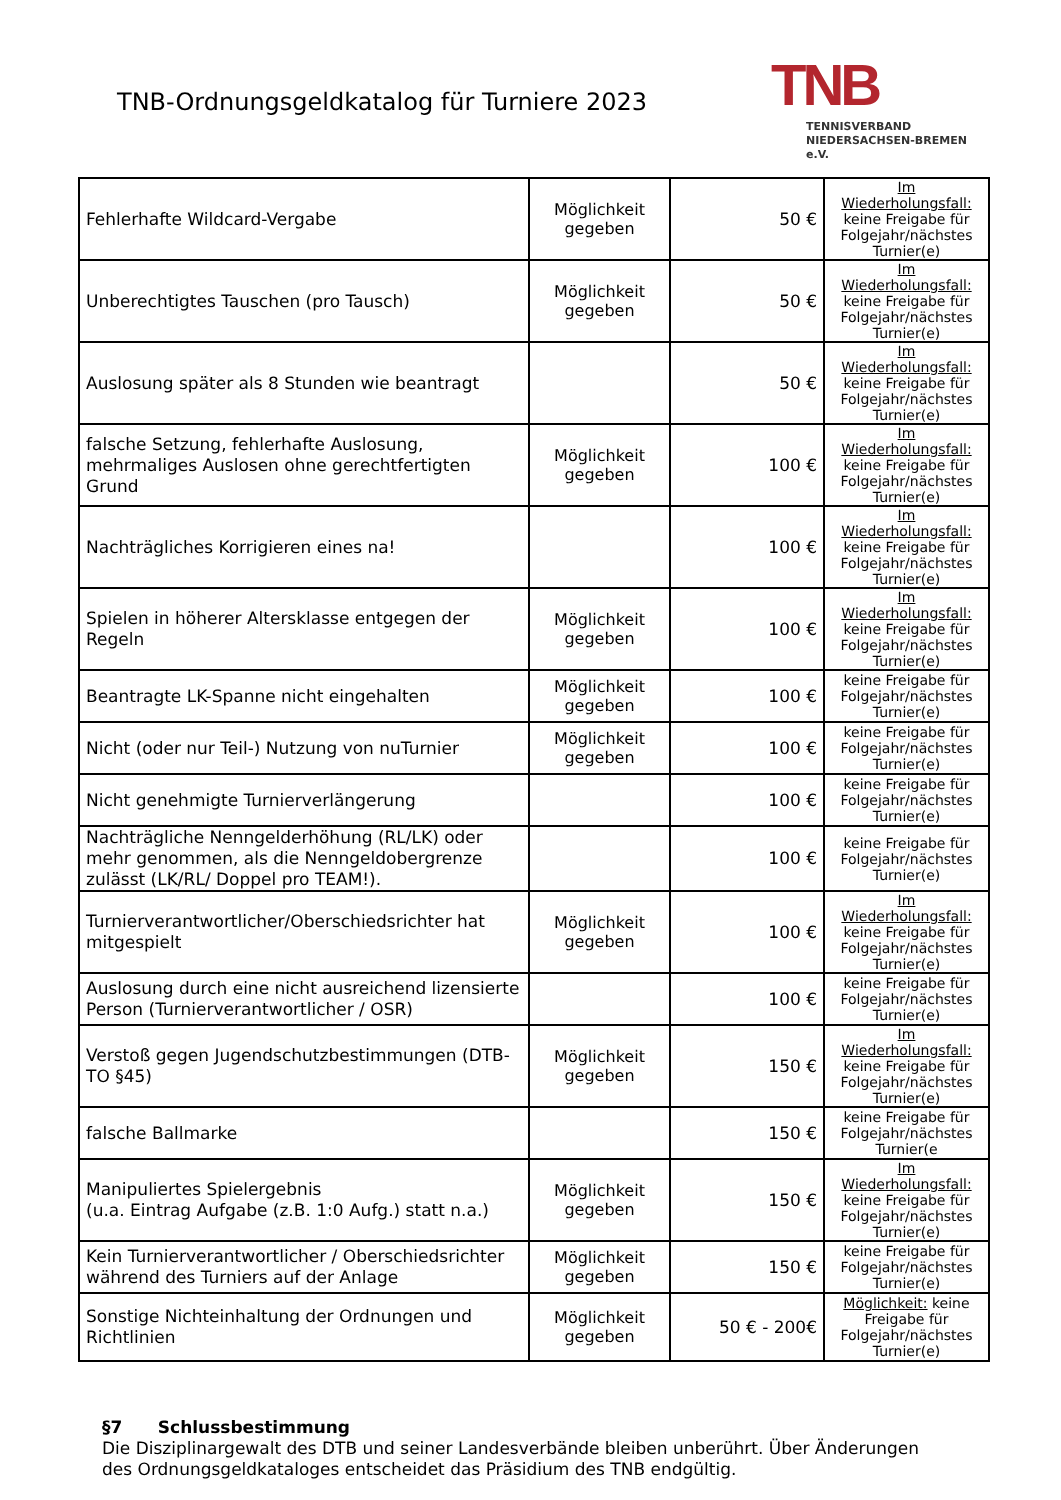TNB-Ordnungsgeldkatalog für Turniere 2023
TNB
TENNISVERBAND
NIEDERSACHSEN-BREMEN e.V.
| Fehlerhafte Wildcard-Vergabe | Möglichkeit gegeben | 50 € | Im Wiederholungsfall: keine Freigabe für Folgejahr/nächstes Turnier(e) |
| Unberechtigtes Tauschen (pro Tausch) | Möglichkeit gegeben | 50 € | Im Wiederholungsfall: keine Freigabe für Folgejahr/nächstes Turnier(e) |
| Auslosung später als 8 Stunden wie beantragt | | 50 € | Im Wiederholungsfall: keine Freigabe für Folgejahr/nächstes Turnier(e) |
| falsche Setzung, fehlerhafte Auslosung, mehrmaliges Auslosen ohne gerechtfertigten Grund | Möglichkeit gegeben | 100 € | Im Wiederholungsfall: keine Freigabe für Folgejahr/nächstes Turnier(e) |
| Nachträgliches Korrigieren eines na! | | 100 € | Im Wiederholungsfall: keine Freigabe für Folgejahr/nächstes Turnier(e) |
| Spielen in höherer Altersklasse entgegen der Regeln | Möglichkeit gegeben | 100 € | Im Wiederholungsfall: keine Freigabe für Folgejahr/nächstes Turnier(e) |
| Beantragte LK-Spanne nicht eingehalten | Möglichkeit gegeben | 100 € | keine Freigabe für Folgejahr/nächstes Turnier(e) |
| Nicht (oder nur Teil-) Nutzung von nuTurnier | Möglichkeit gegeben | 100 € | keine Freigabe für Folgejahr/nächstes Turnier(e) |
| Nicht genehmigte Turnierverlängerung | | 100 € | keine Freigabe für Folgejahr/nächstes Turnier(e) |
| Nachträgliche Nenngelderhöhung (RL/LK) oder mehr genommen, als die Nenngeldobergrenze zulässt (LK/RL/ Doppel pro TEAM!). | | 100 € | keine Freigabe für Folgejahr/nächstes Turnier(e) |
| Turnierverantwortlicher/Oberschiedsrichter hat mitgespielt | Möglichkeit gegeben | 100 € | Im Wiederholungsfall: keine Freigabe für Folgejahr/nächstes Turnier(e) |
| Auslosung durch eine nicht ausreichend lizensierte Person (Turnierverantwortlicher / OSR) | | 100 € | keine Freigabe für Folgejahr/nächstes Turnier(e) |
| Verstoß gegen Jugendschutzbestimmungen (DTB-TO §45) | Möglichkeit gegeben | 150 € | Im Wiederholungsfall: keine Freigabe für Folgejahr/nächstes Turnier(e) |
| falsche Ballmarke | | 150 € | keine Freigabe für Folgejahr/nächstes Turnier(e |
| Manipuliertes Spielergebnis (u.a. Eintrag Aufgabe (z.B. 1:0 Aufg.) statt n.a.) | Möglichkeit gegeben | 150 € | Im Wiederholungsfall: keine Freigabe für Folgejahr/nächstes Turnier(e) |
| Kein Turnierverantwortlicher / Oberschiedsrichter während des Turniers auf der Anlage | Möglichkeit gegeben | 150 € | keine Freigabe für Folgejahr/nächstes Turnier(e) |
| Sonstige Nichteinhaltung der Ordnungen und Richtlinien | Möglichkeit gegeben | 50 € - 200€ | Möglichkeit: keine Freigabe für Folgejahr/nächstes Turnier(e) |
§7 Schlussbestimmung
Die Disziplinargewalt des DTB und seiner Landesverbände bleiben unberührt. Über Änderungen des Ordnungsgeldkataloges entscheidet das Präsidium des TNB endgültig.